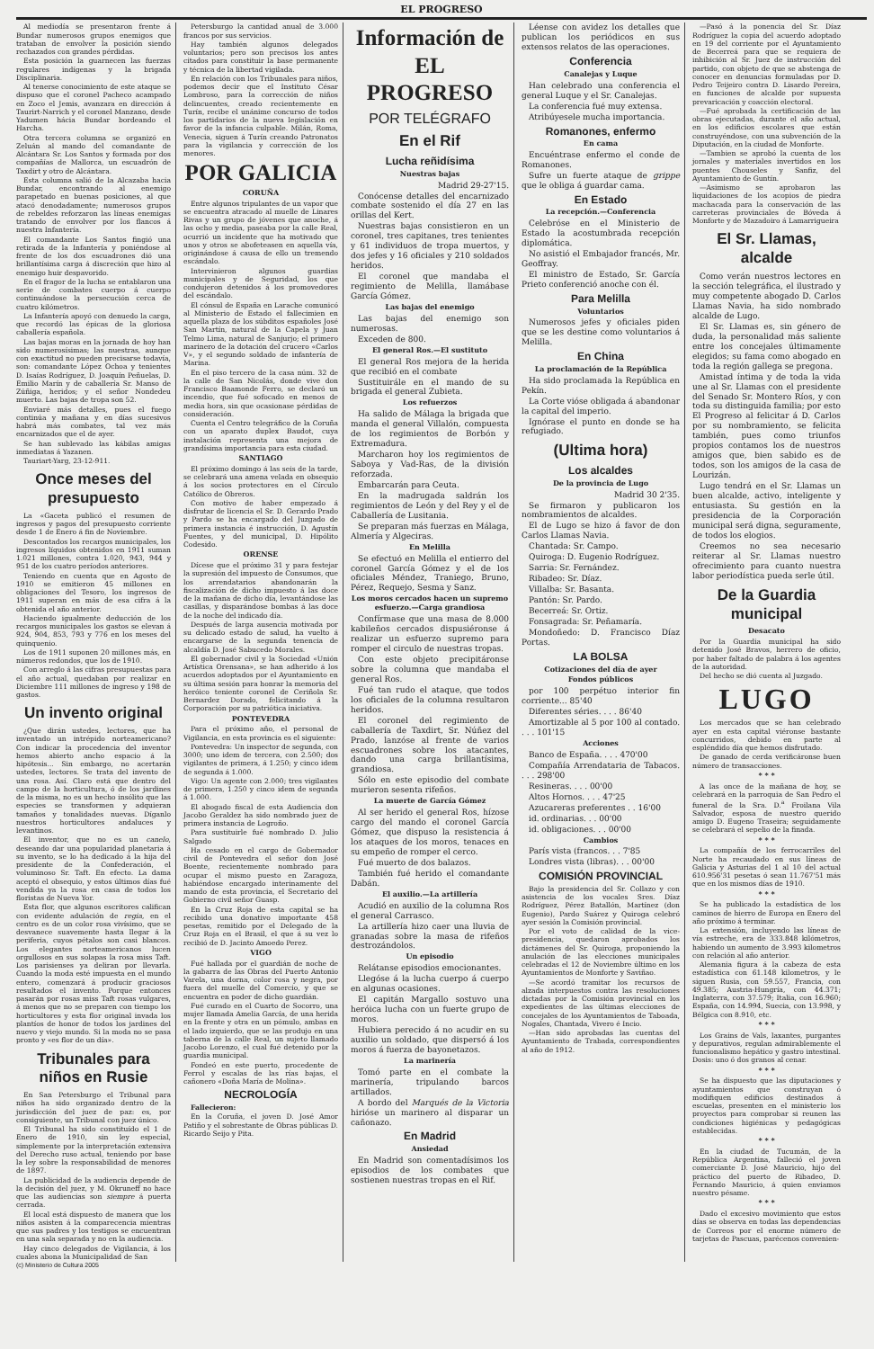EL PROGRESO
Al mediodía se presentaron frente á Bundar numerosos grupos enemigos que trataban de envolver la posición siendo rechazados con grandes pérdidas.
Esta posición la guarnecen las fuerzas regulares indígenas y la brigada Disciplinaria.
Al tenerse conocimiento de este ataque se dispuso que el coronel Pacheco acampado en Zoco el Jemis, avanzara en dirección á Taurirt-Narrich y el coronel Manzano, desde Yadumen hácia Bundar bordeando el Harcha.
Otra tercera columna se organizó en Zeluán al mando del comandante de Alcántara Sr. Los Santos y formada por dos compañías de Mallorca, un escuadrón de Taxdirt y otro de Alcántara.
Esta columna salió de la Alcazaba hacia Bundar, encontrando al enemigo parapetado en buenas posiciones, al que atacó denodadamente; numerosos grupos de rebeldes reforzaron las líneas enemigas tratando de envolver por los flancos á nuestra Infantería.
El comandante Los Santos fingió una retirada de la Infantería y poniéndose al frente de los dos escuadrones dió una brillantísima carga á discreción que hizo al enemigo huir despavorido.
En el fragor de la lucha se entablaron una serie de combates cuerpo á cuerpo continuándose la persecución cerca de cuatro kilómetros.
La Infantería apoyó con denuedo la carga, que recordó las épicas de la gloriosa caballería española.
Las bajas moras en la jornada de hoy han sido numerosísimas; las nuestras, aunque con exactitud no pueden precisarse todavía, son: comandante López Ochoa y tenientes D. Isaías Rodríguez, D. Joaquín Peñuelas, D. Emilio Marín y de caballería Sr. Manso de Zúñiga, heridos; y el señor Nondedeu muerto. Las bajas de tropa son 52.
Enviaré más detalles, pues el fuego continúa y mañana y en días sucesivos habrá más combates, tal vez más encarnizados que el de ayer.
Se han sublevado las kábilas amigas inmediatas á Yazanen.
Tauriart-Yarg, 23-12-911.
Once meses del presupuesto
La «Gaceta publicó el resumen de ingresos y pagos del presupuesto corriente desde 1 de Enero á fin de Noviembre.
Descontados los recargos municipales, los ingresos líquidos obtenidos en 1911 suman 1.021 millones, contra 1.020, 943, 944 y 951 de los cuatro períodos anteriores.
Teniendo en cuenta que en Agosto de 1910 se emitieron 45 millones en obligaciones del Tesoro, los ingresos de 1911 superan en más de esa cifra á la obtenida el año anterior.
Haciendo igualmente deducción de los recargos municipales los gastos se elevan á 924, 904, 853, 793 y 776 en los meses del quinquenio.
Los de 1911 suponen 20 millones más, en números redondos, que los de 1910.
Con arreglo á las cifras presupuestas para el año actual, quedaban por realizar en Diciembre 111 millones de ingreso y 198 de gastos.
Un invento original
¿Que dirán ustedes, lectores, que ha inventado un intrépido norteamericano? Con indicar la procedencia del inventor hemos abierto ancho espacio á la hipótesis... Sin embargo, no acertarán ustedes, lectores. Se trata del invento de una rosa. Así. Claro está que dentro del campo de la horticultura, ó de los jardines de la misma, no es un hecho insólito que las especies se transformen y adquieran tamaños y tonalidades nuevas. Díganlo nuestros horticultores andaluces y levantinos.
El inventor, que no es un canelo, deseando dar una popularidad planetaria á su invento, se lo ha dedicado á la hija del presidente de la Confederación, el voluminoso Sr. Taft. En efecto. La dama aceptó el obsequio, y estos últimos días fué vendida ya la rosa en casa de todos los floristas de Nueva Yor.
Esta flor, que algunos escritores califican con evidente adulación de regia, en el centro es de un color rosa vivísimo, que se desvanece suavemente hasta llegar á la periferia, cuyos pétalos son casi blancos. Los elegantes norteamericanos lucen orgullosos en sus solapas la rosa miss Taft. Los parisienses ya deliran por llevarla. Cuando la moda esté impuesta en el mundo entero, comenzará á producir graciosos resultados el invento. Porque entonces pasarán por rosas miss Taft rosas vulgares, á menos que no se preparen con tiempo los horticultores y esta flor original invada los plantíos de honor de todos los jardines del nuevo y viejo mundo. Si la moda no se pasa pronto y «es flor de un día».
Tribunales para niños en Rusie
En San Petersburgo el Tribunal para niños ha sido organizado dentro de la jurisdicción del juez de paz: es, por consiguiente, un Tribunal con juez único.
El Tribunal ha sido constituído el 1 de Enero de 1910, sin ley especial, simplemente por la interpretación extensiva del Derecho ruso actual, teniendo por base la ley sobre la responsabilidad de menores de 1897.
La publicidad de la audiencia depende de la decisión del juez, y M. Okruneff no hace que las audiencias son siempre á puerta cerrada.
El local está dispuesto de manera que los niños asisten á la comparecencia mientras que sus padres y los testigos se encuentran en una sala separada y no en la audiencia.
Hay cinco delegados de Vigilancia, á los cuales abona la Municipalidad de San
Petersburgo la cantidad anual de 3.000 francos por sus servicios.
Hay también algunos delegados voluntarios; pero son precisos los antes citados para constituir la base permanente y técnica de la libertad vigilada.
En relación con los Tribunales para niños, podemos decir que el Instituto César Lombroso, para la corrección de niños delincuentes, creado recientemente en Turín, recibe el unánime concurso de todos los partidarios de la nueva legislación en favor de la infancia culpable. Milán, Roma, Venecia, siguen á Turín creando Patronatos para la vigilancia y corrección de los menores.
POR GALICIA
CORUÑA
Entre algunos tripulantes de un vapor que se encuentra atracado al muelle de Linares Rivas y un grupo de jóvenes que anoche, á las ocho y media, paseaba por la calle Real, ocurrió un incidente que ha motivado que unos y otros se abofeteasen en aquella vía, originándose á causa de ello un tremendo escándalo.
Intervinieron algunos guardias municipales y de Seguridad, los que condujeron detenidos á los promovedores del escándalo.
El cónsul de España en Larache comunicó al Ministerio de Estado el fallecimien en aquella plaza de los súbditos españoles José San Martín, natural de la Capela y Juan Telmo Lima, natural de Sanjurjo; el primero marinero de la dotación del crucero «Carlos V», y el segundo soldado de infantería de Marina.
En el piso tercero de la casa núm. 32 de la calle de San Nicolás, donde vive don Francisco Baamonde Ferro, se declaró un incendio, que fué sofocado en menos de media hora, sin que ocasionase pérdidas de consideración.
Cuenta el Centro telegráfico de la Coruña con un aparato duplex Baudot, cuya instalación representa una mejora de grandísima importancia para esta ciudad.
SANTIAGO
El próximo domingo á las seis de la tarde, se celebrará una amena velada en obsequio á los socios protectores en el Círculo Católico de Obreros.
Con motivo de haber empezado á disfrutar de licencia el Sr. D. Gerardo Prado y Pardo se ha encargado del Juzgado de primera instancia é instrucción, D. Agustín Fuentes, y del municipal, D. Hipólito Codesido.
ORENSE
Dícese que el próximo 31 y para festejar la supresión del impuesto de Consumos, que los arrendatarios abandonarán la fiscalización de dicho impuesto á las doce de la mañana de dicho día, levantándose las casillas, y disparándose bombas á las doce de la noche del indicado día.
Después de larga ausencia motivada por su delicado estado de salud, ha vuelto á encargarse de la segunda tenencia de alcaldía D. José Sabucedo Morales.
El gobernador civil y la Sociedad «Unión Artística Orensana», se han adherido á los acuerdos adoptados por el Ayuntamiento en su última sesión para honrar la memoria del heróico teniente coronel de Ceriñola Sr. Bernardez Dorado, felicitando á la Corporación por su patriótica iniciativa.
PONTEVEDRA
Para el próximo año, el personal de Vigilancia, en esta provincia es el siguiente:
Pontevedra: Un inspector de segunda, con 3000; uno idem de tercera, con 2.500; dos vigilantes de primera, á 1.250; y cinco idem de segunda á 1.000.
Vigo: Un agente con 2.000; tres vigilantes de primera, 1.250 y cinco idem de segunda á 1.000.
El abogado fiscal de esta Audiencia don Jacobo Geraldez ha sido nombrado juez de primera instancia de Logroño.
Para sustituirle fué nombrado D. Julio Salgado
Ha cesado en el cargo de Gobernador civil de Pontevedra el señor don José Boente, recientemente nombrado para ocupar el mismo puesto en Zaragoza, habiéndose encargado interinamente del mando de esta provincia, el Secretario del Gobierno civil señor Guasp.
En la Cruz Roja de esta capital se ha recibido una donativo importante 458 pesetas, remitido por el Delegado de la Cruz Roja en el Brasil, el que á su vez lo recibió de D. Jacinto Amoedo Perez.
VIGO
Fué hallada por el guardián de noche de la gabarra de las Obras del Puerto Antonio Varela, una dorna, color rosa y negra, por fuera del muelle del Comercio, y que se encuentra en poder de dicho guardián.
Fué curado en el Cuarto de Socorro, una mujer llamada Amelia García, de una herida en la frente y otra en un pómulo, ambas en el lado izquierdo, que se las produjo en una taberna de la calle Real, un sujeto llamado Jacobo Lorenzo, el cual fué detenido por la guardia municipal.
Fondeó en este puerto, procedente de Ferrol y escalas de las rías bajas, el cañonero «Doña María de Molina».
NECROLOGÍA
Fallecieron:
En la Coruña, el joven D. José Amor Patiño y el sobrestante de Obras públicas D. Ricardo Seijo y Pita.
Información de EL PROGRESO
POR TELÉGRAFO
En el Rif
Lucha reñidísima
Nuestras bajas
Madrid 29-27'15.
Conócense detalles del encarnizado combate sostenido el día 27 en las orillas del Kert.
Nuestras bajas consistieron en un coronel, tres capitanes, tres tenientes y 61 individuos de tropa muertos, y dos jefes y 16 oficiales y 210 soldados heridos.
El coronel que mandaba el regimiento de Melilla, llamábase García Gómez.
Las bajas del enemigo
Las bajas del enemigo son numerosas.
Exceden de 800.
El general Ros.—El sustituto
El general Ros mejora de la herida que recibió en el combate
Sustituirále en el mando de su brigada el general Zubieta.
Los refuerzos
Ha salido de Málaga la brigada que manda el general Villalón, compuesta de los regimientos de Borbón y Extremadura.
Marcharon hoy los regimientos de Saboya y Vad-Ras, de la división reforzada.
Embarcarán para Ceuta.
En la madrugada saldrán los regimientos de León y del Rey y el de Caballería de Lusitania.
Se preparan más fuerzas en Málaga, Almería y Algeciras.
En Melilla
Se efectuó en Melilla el entierro del coronel García Gómez y el de los oficiales Méndez, Traniego, Bruno, Pérez, Requejo, Sesma y Sanz.
Los moros cercados hacen un supremo esfuerzo.—Carga grandiosa
Confírmase que una masa de 8.000 kabileños cercados dispusiéronse á realizar un esfuerzo supremo para romper el circulo de nuestras tropas.
Con este objeto precipitáronse sobre la columna que mandaba el general Ros.
Fué tan rudo el ataque, que todos los oficiales de la columna resultaron heridos.
El coronel del regimiento de caballería de Taxdirt, Sr. Núñez del Prado, lanzóse al frente de varios escuadrones sobre los atacantes, dando una carga brillantísima, grandiosa.
Sólo en este episodio del combate murieron sesenta rifeños.
La muerte de García Gómez
Al ser herido el general Ros, hízose cargo del mando el coronel García Gómez, que dispuso la resistencia á los ataques de los moros, tenaces en su empeño de romper el cerco.
Fué muerto de dos balazos.
También fué herido el comandante Dabán.
El auxilio.—La artillería
Acudió en auxilio de la columna Ros el general Carrasco.
La artillería hizo caer una lluvia de granadas sobre la masa de rifeños destrozándolos.
Un episodio
Relátanse episodios emocionantes.
Llegóse á la lucha cuerpo á cuerpo en algunas ocasiones.
El capitán Margallo sostuvo una heróica lucha con un fuerte grupo de moros.
Hubiera perecido á no acudir en su auxilio un soldado, que dispersó á los moros á fuerza de bayonetazos.
La marinería
Tomó parte en el combate la marinería, tripulando barcos artillados.
A bordo del Marqués de la Victoria hirióse un marinero al disparar un cañonazo.
En Madrid
Ansiedad
En Madrid son comentadísimos los episodios de los combates que sostienen nuestras tropas en el Rif.
Léense con avidez los detalles que publican los periódicos en sus extensos relatos de las operaciones.
Conferencia
Canalejas y Luque
Han celebrado una conferencia el general Luque y el Sr. Canalejas.
La conferencia fué muy extensa.
Atribúyesele mucha importancia.
Romanones, enfermo
En cama
Encuéntrase enfermo el conde de Romanones.
Sufre un fuerte ataque de grippe que le obliga á guardar cama.
En Estado
La recepción.—Conferencia
Celebróse en el Ministerio de Estado la acostumbrada recepción diplomática.
No asistió el Embajador francés, Mr. Geoffray.
El ministro de Estado, Sr. García Prieto conferenció anoche con él.
Para Melilla
Voluntarios
Numerosos jefes y oficiales piden que se les destine como voluntarios á Melilla.
En China
La proclamación de la República
Ha sido proclamada la República en Pekín.
La Corte vióse obligada á abandonar la capital del imperio.
Ignórase el punto en donde se ha refugiado.
(Ultima hora)
Los alcaldes
De la provincia de Lugo
Madrid 30 2'35.
Se firmaron y publicaron los nombramientos de alcaldes.
El de Lugo se hizo á favor de don Carlos Llamas Navia.
Chantada: Sr. Campo.
Quiroga: D. Eugenio Rodríguez.
Sarria: Sr. Fernández.
Ribadeo: Sr. Díaz.
Villalba: Sr. Basanta.
Pantón: Sr. Pardo.
Becerreá: Sr. Ortiz.
Fonsagrada: Sr. Peñamaría.
Mondoñedo: D. Francisco Díaz Portas.
LA BOLSA
Cotizaciones del día de ayer
Fondos públicos
por 100 perpétuo interior fin corriente... 85'40
Diferentes séries. . . . 86'40
Amortizable al 5 por 100 al contado. . . . 101'15
Acciones
Banco de España. . . . 470'00
Compañía Arrendataria de Tabacos. . . . 298'00
Resineras. . . . 00'00
Altos Hornos. . . . 47'25
Azucareras preferentes . . 16'00
id. ordinarias. . . 00'00
id. obligaciones. . . 00'00
Cambios
París vista (francos. . . 7'85
Londres vista (libras). . . 00'00
COMISIÓN PROVINCIAL
Bajo la presidencia del Sr. Collazo y con asistencia de los vocales Sres. Díaz Rodríguez, Pérez Batallón, Martínez (don Eugenio), Pardo Suárez y Quiroga celebró ayer sesión la Comisión provincial.
Por el voto de calidad de la vice-presidencia, quedaron aprobados los dictámenes del Sr. Quiroga, proponiendo la anulación de las elecciones municipales celebradas el 12 de Noviembre último en los Ayuntamientos de Monforte y Saviñao.
—Se acordó tramitar los recursos de alzada interpuestos contra las resoluciones dictadas por la Comisión provincial en los expedientes de las últimas elecciones de concejales de los Ayuntamientos de Taboada, Nogales, Chantada, Vivero é Incio.
—Han sido aprobadas las cuentas del Ayuntamiento de Trabada, correspondientes al año de 1912.
—Pasó á la ponencia del Sr. Díaz Rodríguez la copia del acuerdo adoptado en 19 del corriente por el Ayuntamiento de Becerreá para que se requiera de inhibición al Sr. Juez de instrucción del partido, con objeto de que se abstenga de conocer en denuncias formuladas por D. Pedro Teijeiro contra D. Lisardo Pereira, en funciones de alcalde por supuesta prevaricación y coacción electoral.
—Fué aprobada la certificación de las obras ejecutadas, durante el año actual, en los edificios escolares que están construyéndose, con una subvención de la Diputación, en la ciudad de Monforte.
—Tambien se aprobó la cuenta de los jornales y materiales invertidos en los puentes Chouseles y Sanfiz, del Ayuntamiento de Guntín.
—Asimismo se aprobaron las liquidaciones de los acopios de piedra machacada para la conservación de las carreteras provinciales de Bóveda á Monforte y de Mazadoiro á Lamarrigueira
El Sr. Llamas, alcalde
Como verán nuestros lectores en la sección telegráfica, el ilustrado y muy competente abogado D. Carlos Llamas Navia, ha sido nombrado alcalde de Lugo.
El Sr. Llamas es, sin género de duda, la personalidad más saliente entre los concejales últimamente elegidos; su fama como abogado en toda la región gallega se pregona.
Amistad íntima y de toda la vida une al Sr. Llamas con el presidente del Senado Sr. Montero Ríos, y con toda su distinguida familia; por esto El Progreso al felicitar á D. Carlos por su nombramiento, se felicita también, pues como triunfos propios contamos los de nuestros amigos que, bien sabido es de todos, son los amigos de la casa de Lourizán.
Lugo tendrá en el Sr. Llamas un buen alcalde, activo, inteligente y entusiasta. Su gestión en la presidencia de la Corporación municipal será digna, seguramente, de todos los elogios.
Creemos no sea necesario reiterar al Sr. Llamas nuestro ofrecimiento para cuanto nuestra labor periodística pueda serle útil.
De la Guardia municipal
Desacato
Por la Guardia municipal ha sido detenido José Bravos, herrero de oficio, por haber faltado de palabra á los agentes de la autoridad.
Del hecho se dió cuenta al Juzgado.
LUGO
Los mercados que se han celebrado ayer en esta capital viéronse bastante concurridos, debido en parte al espléndido día que hemos disfrutado.
De ganado de cerda verificáronse buen número de transacciones.
* * *
A las once de la mañana de hoy, se celebrará en la parroquia de San Pedro el funeral de la Sra. D.<sup>a</sup> Froilana Vila Salvador, esposa de nuestro querido amigo D. Eugeno Traseira; seguidamente se celebrará el sepelio de la finada.
* * *
La compañía de los ferrocarriles del Norte ha recaudado en sus líneas de Galicia y Asturias del 1 al 10 del actual 610.956'31 pesetas ó sean 11.767'51 más que en los mismos días de 1910.
* * *
Se ha publicado la estadística de los caminos de hierro de Europa en Enero del año próximo á terminar.
La extensión, incluyendo las líneas de vía estreche, era de 333.848 kilómetros, habiendo un aumento de 3.993 kilometros con relación al año anterior.
Alemania figura á la cabeza de esta estadística con 61.148 kilometros, y le siguen Rusia, con 59.557, Francia, con 49.385; Austria-Hungría, con 44.371; Inglaterra, con 37.579; Italia, con 16.960; España, con 14.994, Suecia, con 13.998, y Bélgica con 8.910, etc.
* * *
Los Grains de Vals, laxantes, purgantes y depurativos, regulan admirablemente el funcionalismo hepático y gastro intestinal. Dosis: uno ó dos granos al cenar.
* * *
Se ha dispuesto que las diputaciones y ayuntamientos que construyan ó modifiquen edificios destinados á escuelas, presenten en el ministerio los proyectos para comprobar si reunen las condiciones higiénicas y pedagógicas establecidas.
* * *
En la ciudad de Tucumán, de la República Argentina, falleció el joven comerciante D. José Mauricio, hijo del práctico del puerto de Ribadeo, D. Fernando Mauricio, á quien enviamos nuestro pésame.
* * *
Dado el excesivo movimiento que estos días se observa en todas las dependencias de Correos por el enorme número de tarjetas de Pascuas, parécenos convenien-
(c) Ministerio de Cultura 2005